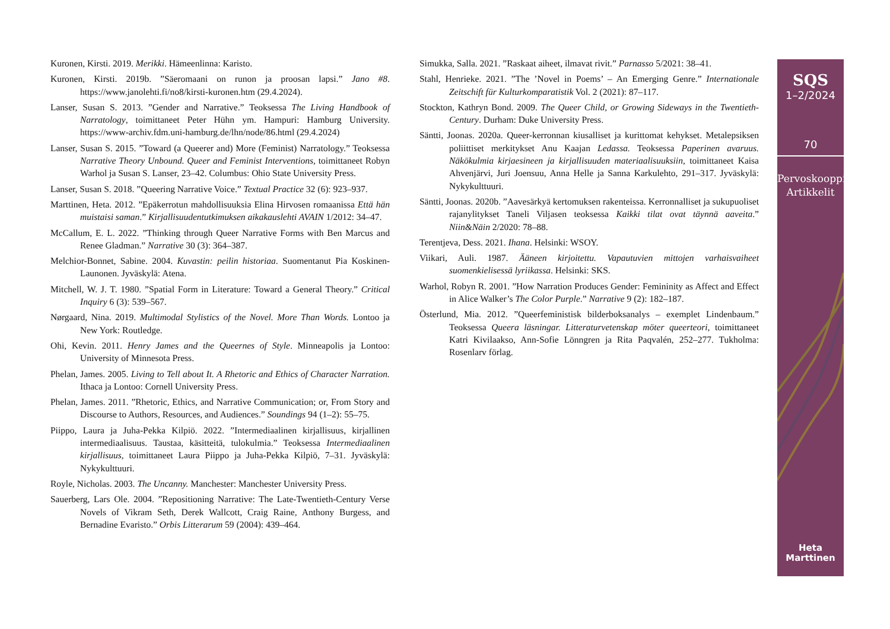Kuronen, Kirsti. 2019. Merikki. Hämeenlinna: Karisto.
Kuronen, Kirsti. 2019b. ”Säeromaani on runon ja proosan lapsi.” Jano #8. https://www.janolehti.fi/no8/kirsti-kuronen.htm (29.4.2024).
Lanser, Susan S. 2013. ”Gender and Narrative.” Teoksessa The Living Handbook of Narratology, toimittaneet Peter Hühn ym. Hampuri: Hamburg University. https://www-archiv.fdm.uni-hamburg.de/lhn/node/86.html (29.4.2024)
Lanser, Susan S. 2015. ”Toward (a Queerer and) More (Feminist) Narratology.” Teoksessa Narrative Theory Unbound. Queer and Feminist Interventions, toimittaneet Robyn Warhol ja Susan S. Lanser, 23–42. Columbus: Ohio State University Press.
Lanser, Susan S. 2018. ”Queering Narrative Voice.” Textual Practice 32 (6): 923–937.
Marttinen, Heta. 2012. ”Epäkerrotun mahdollisuuksia Elina Hirvosen romaanissa Että hän muistaisi saman.” Kirjallisuudentutkimuksen aikakauslehti AVAIN 1/2012: 34–47.
McCallum, E. L. 2022. ”Thinking through Queer Narrative Forms with Ben Marcus and Renee Gladman.” Narrative 30 (3): 364–387.
Melchior-Bonnet, Sabine. 2004. Kuvastin: peilin historiaa. Suomentanut Pia Koskinen-Launonen. Jyväskylä: Atena.
Mitchell, W. J. T. 1980. ”Spatial Form in Literature: Toward a General Theory.” Critical Inquiry 6 (3): 539–567.
Nørgaard, Nina. 2019. Multimodal Stylistics of the Novel. More Than Words. Lontoo ja New York: Routledge.
Ohi, Kevin. 2011. Henry James and the Queernes of Style. Minneapolis ja Lontoo: University of Minnesota Press.
Phelan, James. 2005. Living to Tell about It. A Rhetoric and Ethics of Character Narration. Ithaca ja Lontoo: Cornell University Press.
Phelan, James. 2011. ”Rhetoric, Ethics, and Narrative Communication; or, From Story and Discourse to Authors, Resources, and Audiences.” Soundings 94 (1–2): 55–75.
Piippo, Laura ja Juha-Pekka Kilpiö. 2022. ”Intermediaalinen kirjallisuus, kirjallinen intermediaalisuus. Taustaa, käsitteitä, tulokulmia.” Teoksessa Intermediaalinen kirjallisuus, toimittaneet Laura Piippo ja Juha-Pekka Kilpiö, 7–31. Jyväskylä: Nykykulttuuri.
Royle, Nicholas. 2003. The Uncanny. Manchester: Manchester University Press.
Sauerberg, Lars Ole. 2004. ”Repositioning Narrative: The Late-Twentieth-Century Verse Novels of Vikram Seth, Derek Wallcott, Craig Raine, Anthony Burgess, and Bernadine Evaristo.” Orbis Litterarum 59 (2004): 439–464.
Simukka, Salla. 2021. ”Raskaat aiheet, ilmavat rivit.” Parnasso 5/2021: 38–41.
Stahl, Henrieke. 2021. ”The ’Novel in Poems’ – An Emerging Genre.” Internationale Zeitschift für Kulturkomparatistik Vol. 2 (2021): 87–117.
Stockton, Kathryn Bond. 2009. The Queer Child, or Growing Sideways in the Twentieth-Century. Durham: Duke University Press.
Säntti, Joonas. 2020a. Queer-kerronnan kiusalliset ja kurittomat kehykset. Metalepsiksen poliittiset merkitykset Anu Kaajan Ledassa. Teoksessa Paperinen avaruus. Näkökulmia kirjaesineen ja kirjallisuuden materiaalisuuksiin, toimittaneet Kaisa Ahvenjärvi, Juri Joensuu, Anna Helle ja Sanna Karkulehto, 291–317. Jyväskylä: Nykykulttuuri.
Säntti, Joonas. 2020b. ”Aavesärkyä kertomuksen rakenteissa. Kerronnalliset ja sukupuoliset rajanylitykset Taneli Viljasen teoksessa Kaikki tilat ovat täynnä aaveita.” Niin&Näin 2/2020: 78–88.
Terentjeva, Dess. 2021. Ihana. Helsinki: WSOY.
Viikari, Auli. 1987. Ääneen kirjoitettu. Vapautuvien mittojen varhaisvaiheet suomenkielisessä lyriikassa. Helsinki: SKS.
Warhol, Robyn R. 2001. ”How Narration Produces Gender: Femininity as Affect and Effect in Alice Walker’s The Color Purple.” Narrative 9 (2): 182–187.
Österlund, Mia. 2012. ”Queerfeministisk bilderboksanalys – exemplet Lindenbaum.” Teoksessa Queera läsningar. Litteraturvetenskap möter queerteori, toimittaneet Katri Kivilaakso, Ann-Sofie Lönngren ja Rita Paqvalén, 252–277. Tukholma: Rosenlarv förlag.
SQS
1–2/2024
70
Pervoskooppi
Artikkelit
Heta
Marttinen